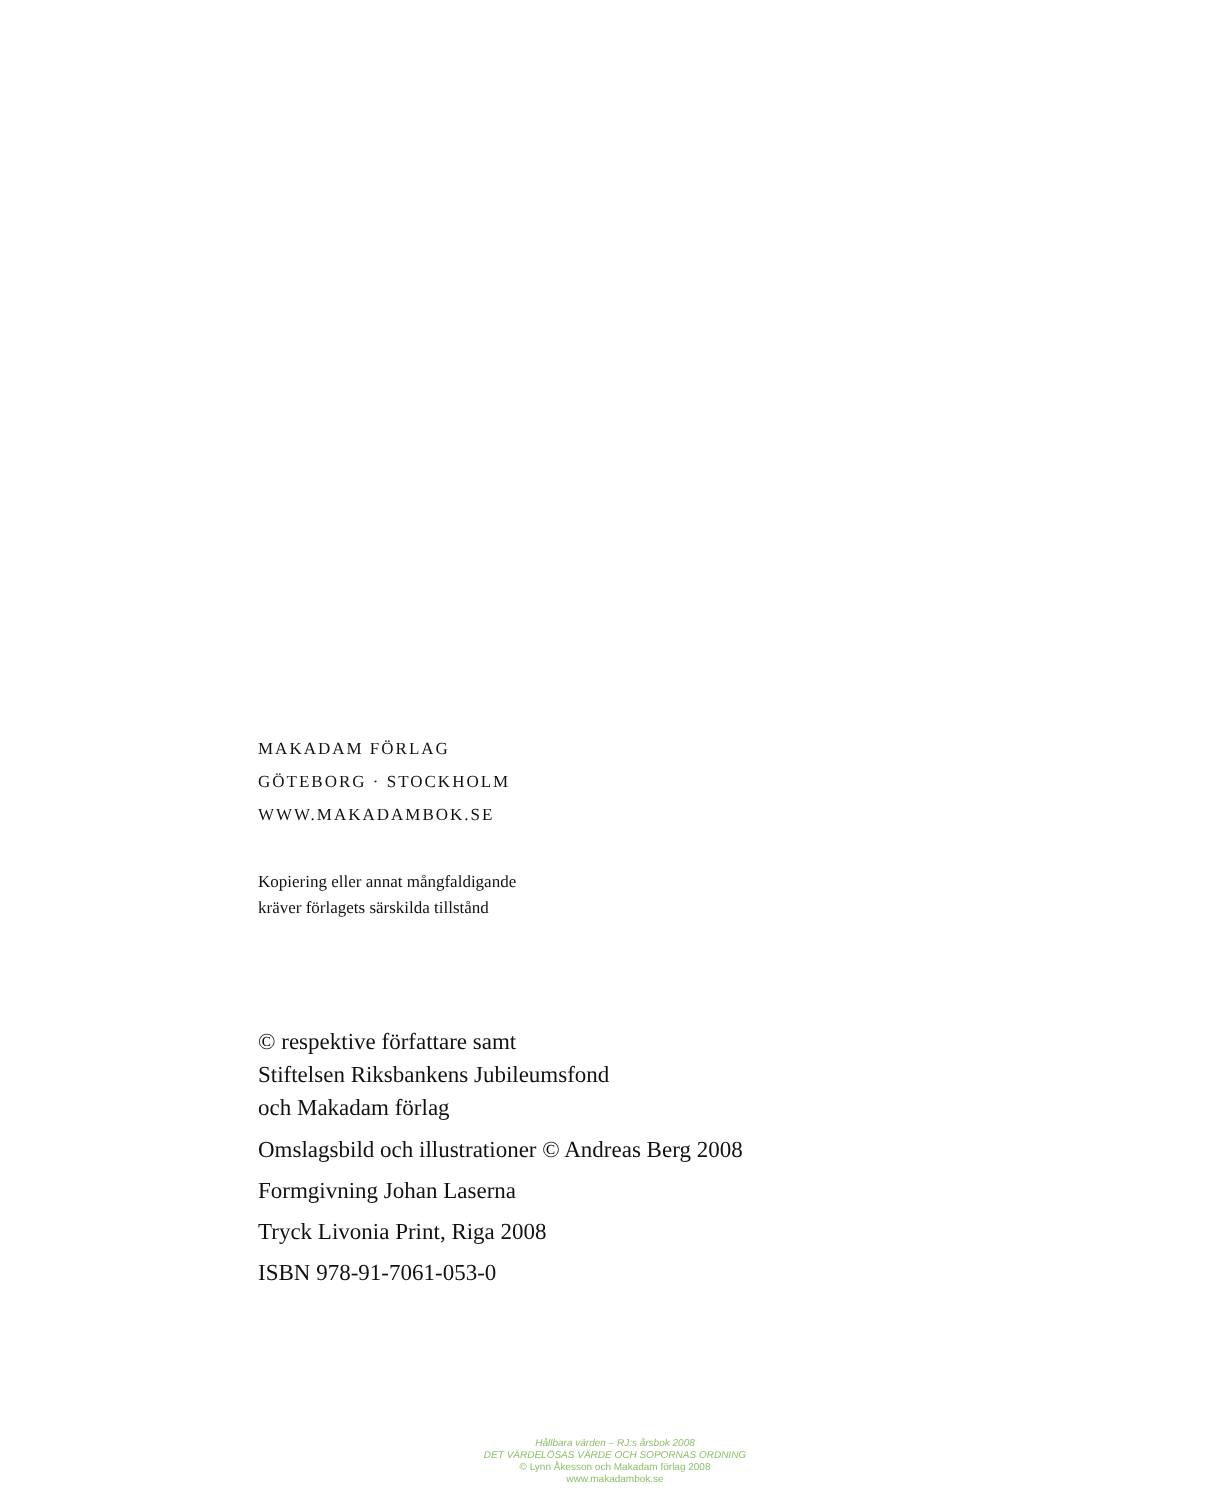MAKADAM FÖRLAG
GÖTEBORG · STOCKHOLM
WWW.MAKADAMBOK.SE
Kopiering eller annat mångfaldigande
kräver förlagets särskilda tillstånd
© respektive författare samt
Stiftelsen Riksbankens Jubileumsfond
och Makadam förlag
Omslagsbild och illustrationer © Andreas Berg 2008
Formgivning Johan Laserna
Tryck Livonia Print, Riga 2008
ISBN 978-91-7061-053-0
Hållbara värden – RJ:s årsbok 2008
DET VÄRDELÖSAS VÄRDE OCH SOPORNAS ORDNING
© Lynn Åkesson och Makadam förlag 2008
www.makadambok.se